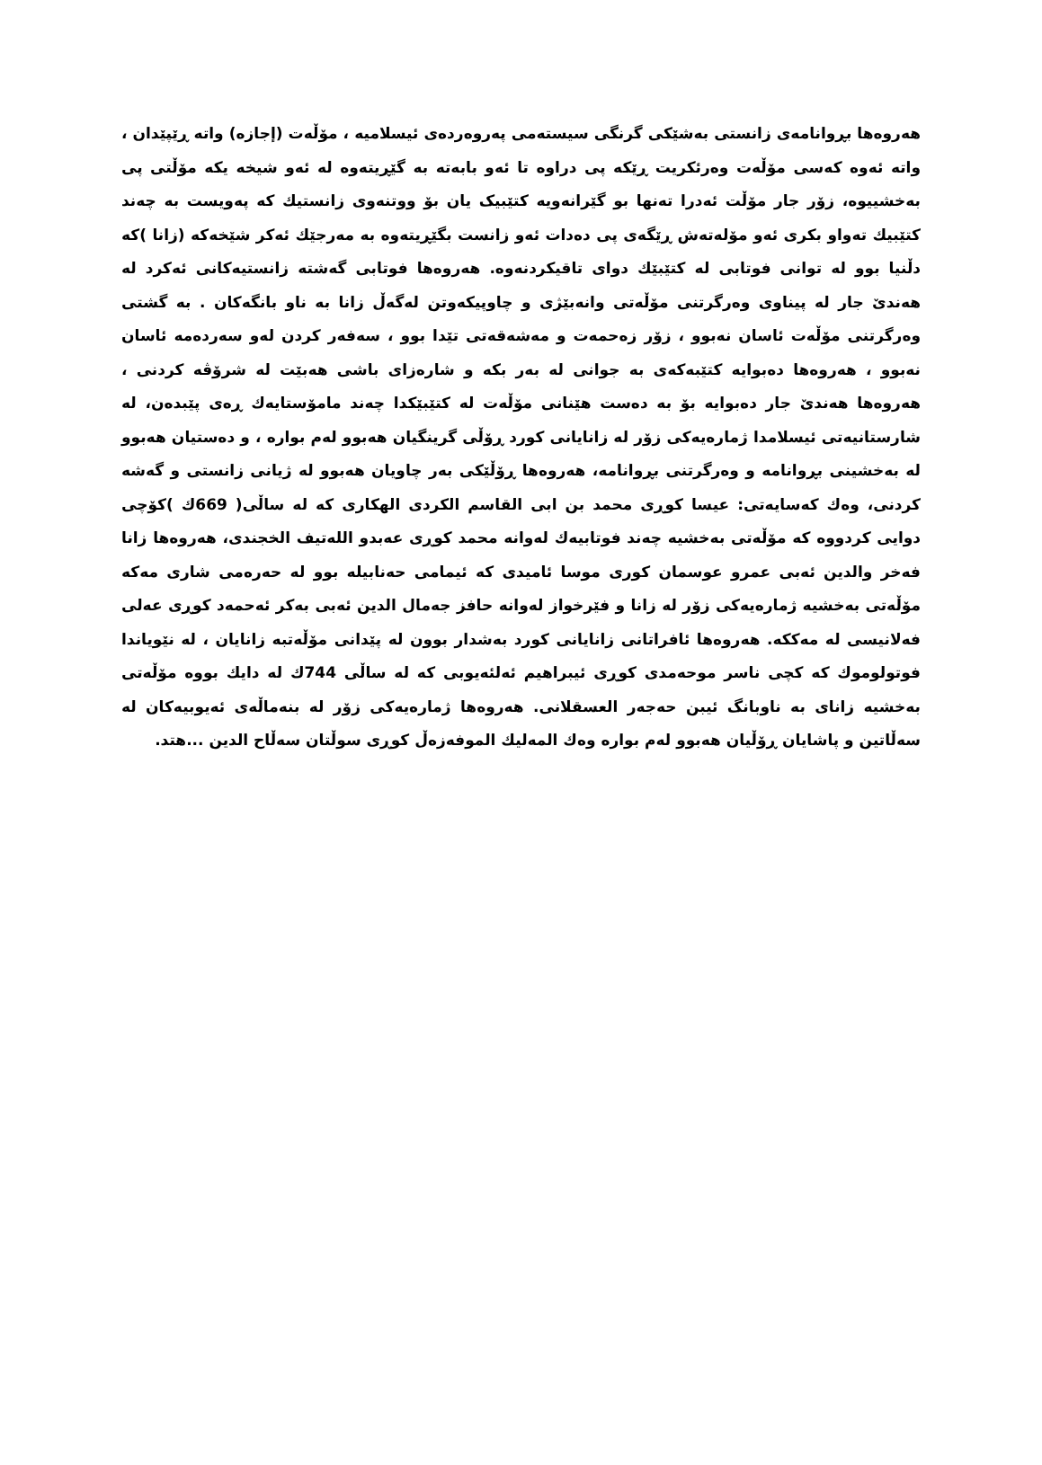هەروەها بڕوانامەی زانستی بەشێکی گرنگی سیستەمی پەروەردەی ئیسلامیە ، مۆڵەت (إجازه) واتە ڕێپێدان ، واتە ئەوە کەسی مۆڵەت وەرئکریت ڕێکە پی دراوە تا ئەو بابەتە بە گێڕیتەوە لە ئەو شیخە یکە مۆڵتی پی بەخشییوە، زۆر جار مۆڵت ئەدرا تەنها بو گێرانەویە کتێبیک یان بۆ ووتنەوی زانستیك کە پەویست بە چەند کتێبیك تەواو بکری ئەو مۆلەتەش ڕێگەی پی دەدات ئەو زانست بگێڕیتەوە بە مەرجێك ئەکر شێخەکە (زانا )کە دڵنیا بوو لە توانی فوتابی لە کتێبێك دوای تاقیکردنەوە. هەروەها فوتابی گەشتە زانستیەکانی ئەکرد لە هەندێ جار لە پیناوی وەرگرتنی مۆڵەتی وانەبێژی و چاوپیکەوتن لەگەڵ زانا بە ناو بانگەکان . بە گشتی وەرگرتنی مۆڵەت ئاسان نەبوو ، زۆر زەحمەت و مەشەقەتی تێدا بوو ، سەفەر کردن لەو سەردەمە ئاسان نەبوو ، هەروەها دەبوایە کتێبەکەی بە جوانی لە بەر بکە و شارەزای باشی هەبێت لە شرۆڤە کردنی ، هەروەها هەندێ جار دەبوایە بۆ بە دەست هێنانی مۆڵەت لە کتێبێکدا چەند مامۆستایەك ڕەی پێبدەن، لە شارستانیەتی ئیسلامدا ژمارەیەکی زۆر لە زانایانی کورد ڕۆڵی گرینگیان هەبوو لەم بوارە ، و دەستیان هەبوو لە بەخشینی بڕوانامە و وەرگرتنی بڕوانامە، هەروەها ڕۆڵێکی بەر چاویان هەبوو لە ژیانی زانستی و گەشە کردنی، وەك کەسایەتی: عیسا کوڕی محمد بن ابی القاسم الکردی الهکاری کە لە ساڵی( 669ك )کۆچی دوایی کردووە کە مۆڵەتی بەخشیە چەند فوتابیەك لەوانە محمد کوڕی عەبدو اللەتیف الخجندی، هەروەها زانا فەخر والدین ئەبی عمرو عوسمان کوری موسا ئامیدی کە ئیمامی حەنابیلە بوو لە حەرەمی شاری مەکە مۆڵەتی بەخشیە ژمارەیەکی زۆر لە زانا و فێرخواز لەوانە حافز جەمال الدین ئەبی بەکر ئەحمەد کوڕی عەلی فەلانیسی لە مەککە. هەروەها ئافراتانی زانایانی کورد بەشدار بوون لە پێدانی مۆڵەتبە زانایان ، لە نێویاندا فوتولوموك کە کچی ناسر موحەمدی کوڕی ئیبراهیم ئەلئەیوبی کە لە ساڵی 744ك لە دایك بووە مۆڵەتی بەخشیە زانای بە ناوبانگ ئیبن حەجەر العسقلانی. هەروەها ژمارەیەکی زۆر لە بنەماڵەی ئەیوبیەکان لە سەڵاتین و پاشایان ڕۆڵیان هەبوو لەم بوارە وەك المەلیك الموفەزەڵ کوڕی سوڵتان سەڵاح الدین ...هتد.